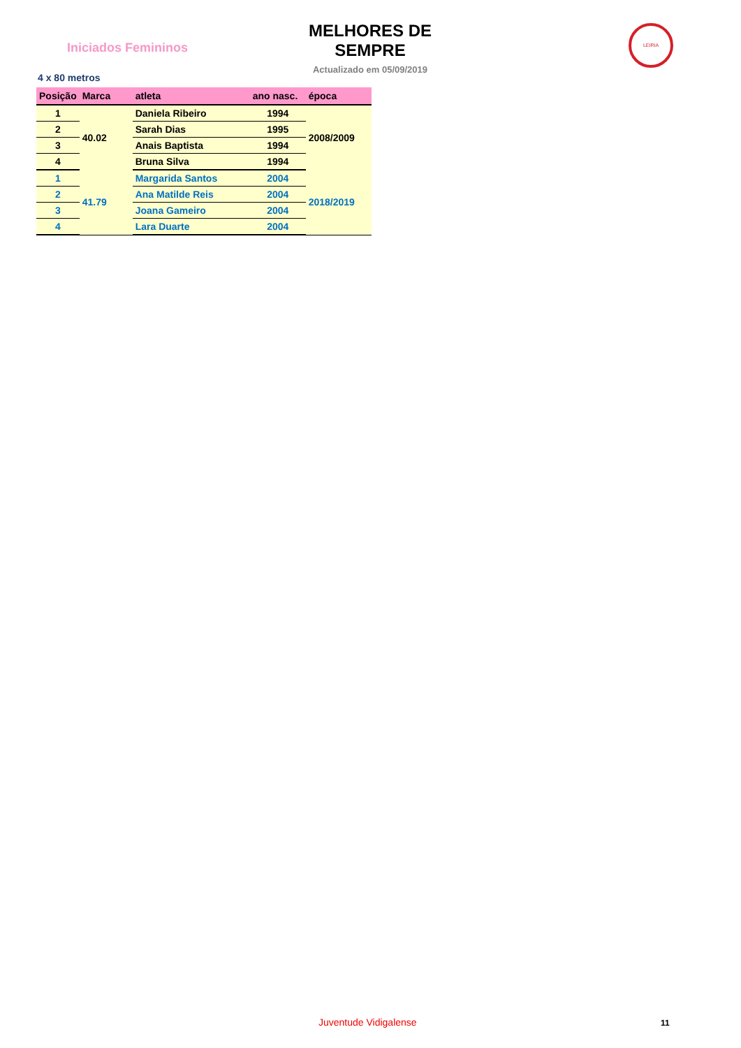Iniciados Femininos
MELHORES DE SEMPRE
Actualizado em 05/09/2019
LEIRIA
4 x 80 metros
| Posição | Marca | atleta | ano nasc. | época |
| --- | --- | --- | --- | --- |
| 1 | 40.02 | Daniela Ribeiro | 1994 | 2008/2009 |
| 2 | | Sarah Dias | 1995 | |
| 3 | | Anais Baptista | 1994 | |
| 4 | | Bruna Silva | 1994 | |
| 1 | 41.79 | Margarida Santos | 2004 | 2018/2019 |
| 2 | | Ana Matilde Reis | 2004 | |
| 3 | | Joana Gameiro | 2004 | |
| 4 | | Lara Duarte | 2004 | |
Juventude Vidigalense 11